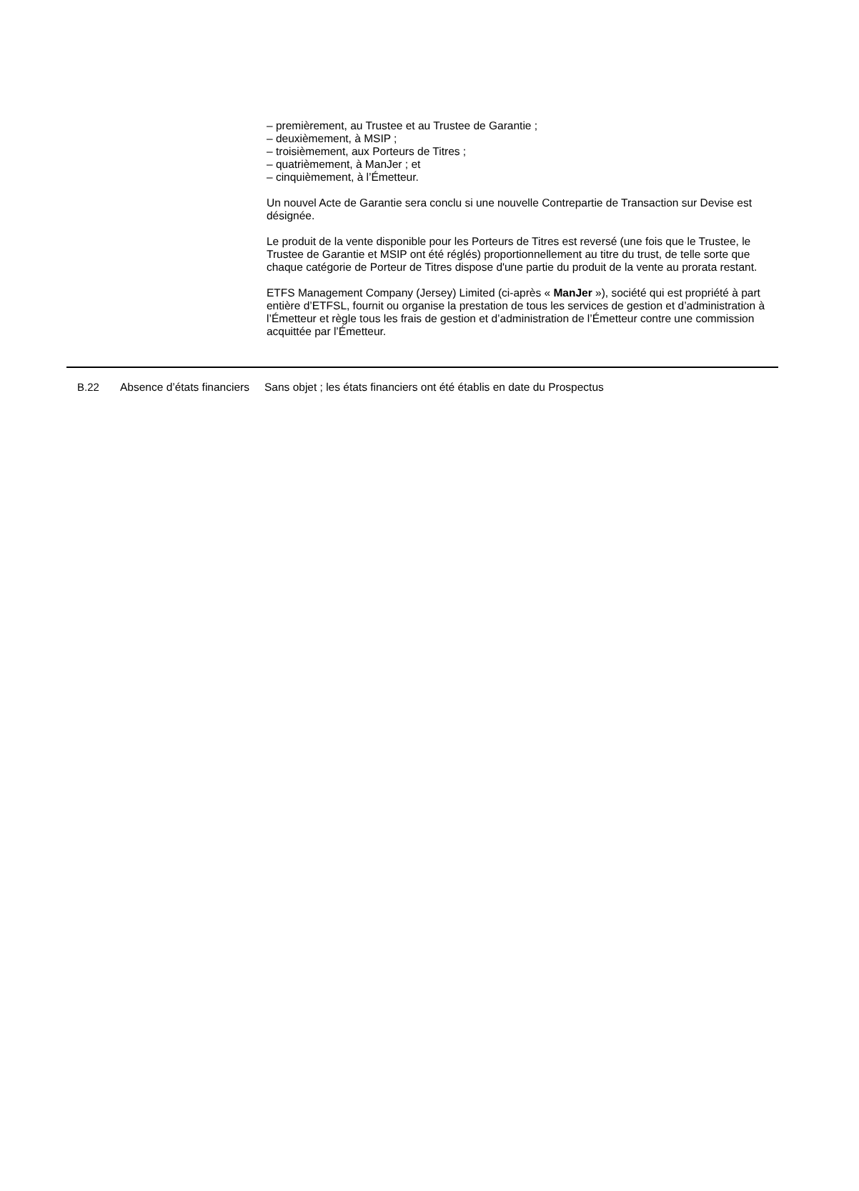– premièrement, au Trustee et au Trustee de Garantie ;
– deuxièmement, à MSIP ;
– troisièmement, aux Porteurs de Titres ;
– quatrièmement, à ManJer ; et
– cinquièmement, à l’Émetteur.
Un nouvel Acte de Garantie sera conclu si une nouvelle Contrepartie de Transaction sur Devise est désignée.
Le produit de la vente disponible pour les Porteurs de Titres est reversé (une fois que le Trustee, le Trustee de Garantie et MSIP ont été réglés) proportionnellement au titre du trust, de telle sorte que chaque catégorie de Porteur de Titres dispose d'une partie du produit de la vente au prorata restant.
ETFS Management Company (Jersey) Limited (ci-après « ManJer »), société qui est propriété à part entière d’ETFSL, fournit ou organise la prestation de tous les services de gestion et d’administration à l’Émetteur et règle tous les frais de gestion et d’administration de l’Émetteur contre une commission acquittée par l’Émetteur.
B.22 Absence d’états financiers
Sans objet ; les états financiers ont été établis en date du Prospectus